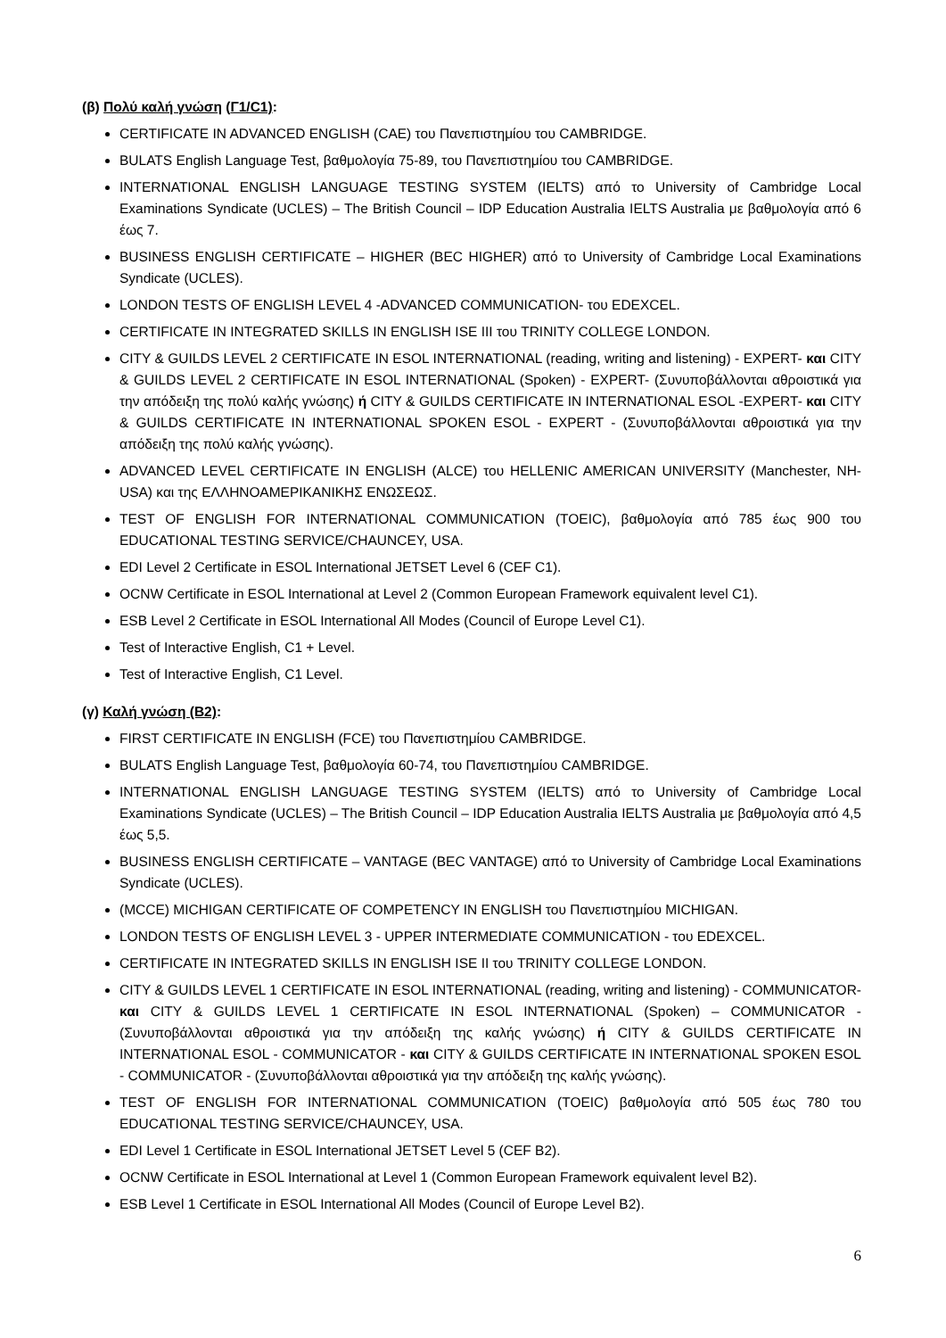(β) Πολύ καλή γνώση (Γ1/C1):
CERTIFICATE IN ADVANCED ENGLISH (CAE) του Πανεπιστημίου του CAMBRIDGE.
BULATS English Language Test, βαθμολογία 75-89, του Πανεπιστημίου του CAMBRIDGE.
INTERNATIONAL ENGLISH LANGUAGE TESTING SYSTEM (IELTS) από το University of Cambridge Local Examinations Syndicate (UCLES) – The British Council – IDP Education Australia IELTS Australia με βαθμολογία από 6 έως 7.
BUSINESS ENGLISH CERTIFICATE – HIGHER (BEC HIGHER) από το University of Cambridge Local Examinations Syndicate (UCLES).
LONDON TESTS OF ENGLISH LEVEL 4 -ADVANCED COMMUNICATION- του EDEXCEL.
CERTIFICATE IN INTEGRATED SKILLS IN ENGLISH ISE III του TRINITY COLLEGE LONDON.
CITY & GUILDS LEVEL 2 CERTIFICATE IN ESOL INTERNATIONAL (reading, writing and listening) - EXPERT- και CITY & GUILDS LEVEL 2 CERTIFICATE IN ESOL INTERNATIONAL (Spoken) - EXPERT- (Συνυποβάλλονται αθροιστικά για την απόδειξη της πολύ καλής γνώσης) ή CITY & GUILDS CERTIFICATE IN INTERNATIONAL ESOL -EXPERT- και CITY & GUILDS CERTIFICATE IN INTERNATIONAL SPOKEN ESOL - EXPERT - (Συνυποβάλλονται αθροιστικά για την απόδειξη της πολύ καλής γνώσης).
ADVANCED LEVEL CERTIFICATE IN ENGLISH (ALCE) του HELLENIC AMERICAN UNIVERSITY (Manchester, NH- USA) και της ΕΛΛΗΝΟΑΜΕΡΙΚΑΝΙΚΗΣ ΕΝΩΣΕΩΣ.
TEST OF ENGLISH FOR INTERNATIONAL COMMUNICATION (TOEIC), βαθμολογία από 785 έως 900 του EDUCATIONAL TESTING SERVICE/CHAUNCEY, USA.
EDI Level 2 Certificate in ESOL International JETSET Level 6 (CEF C1).
OCNW Certificate in ESOL International at Level 2 (Common European Framework equivalent level C1).
ESB Level 2 Certificate in ESOL International All Modes (Council of Europe Level C1).
Test of Interactive English, C1 + Level.
Test of Interactive English, C1 Level.
(γ) Καλή γνώση (B2):
FIRST CERTIFICATE IN ENGLISH (FCE) του Πανεπιστημίου CAMBRIDGE.
BULATS English Language Test, βαθμολογία 60-74, του Πανεπιστημίου CAMBRIDGE.
INTERNATIONAL ENGLISH LANGUAGE TESTING SYSTEM (IELTS) από το University of Cambridge Local Examinations Syndicate (UCLES) – The British Council – IDP Education Australia IELTS Australia με βαθμολογία από 4,5 έως 5,5.
BUSINESS ENGLISH CERTIFICATE – VANTAGE (BEC VANTAGE) από το University of Cambridge Local Examinations Syndicate (UCLES).
(MCCE) MICHIGAN CERTIFICATE OF COMPETENCY IN ENGLISH του Πανεπιστημίου MICHIGAN.
LONDON TESTS OF ENGLISH LEVEL 3 - UPPER INTERMEDIATE COMMUNICATION - του EDEXCEL.
CERTIFICATE IN INTEGRATED SKILLS IN ENGLISH ISE II του TRINITY COLLEGE LONDON.
CITY & GUILDS LEVEL 1 CERTIFICATE IN ESOL INTERNATIONAL (reading, writing and listening) - COMMUNICATOR- και CITY & GUILDS LEVEL 1 CERTIFICATE IN ESOL INTERNATIONAL (Spoken) – COMMUNICATOR - (Συνυποβάλλονται αθροιστικά για την απόδειξη της καλής γνώσης) ή CITY & GUILDS CERTIFICATE IN INTERNATIONAL ESOL - COMMUNICATOR - και CITY & GUILDS CERTIFICATE IN INTERNATIONAL SPOKEN ESOL - COMMUNICATOR - (Συνυποβάλλονται αθροιστικά για την απόδειξη της καλής γνώσης).
TEST OF ENGLISH FOR INTERNATIONAL COMMUNICATION (TOEIC) βαθμολογία από 505 έως 780 του EDUCATIONAL TESTING SERVICE/CHAUNCEY, USA.
EDI Level 1 Certificate in ESOL International JETSET Level 5 (CEF B2).
OCNW Certificate in ESOL International at Level 1 (Common European Framework equivalent level B2).
ESB Level 1 Certificate in ESOL International All Modes (Council of Europe Level B2).
6